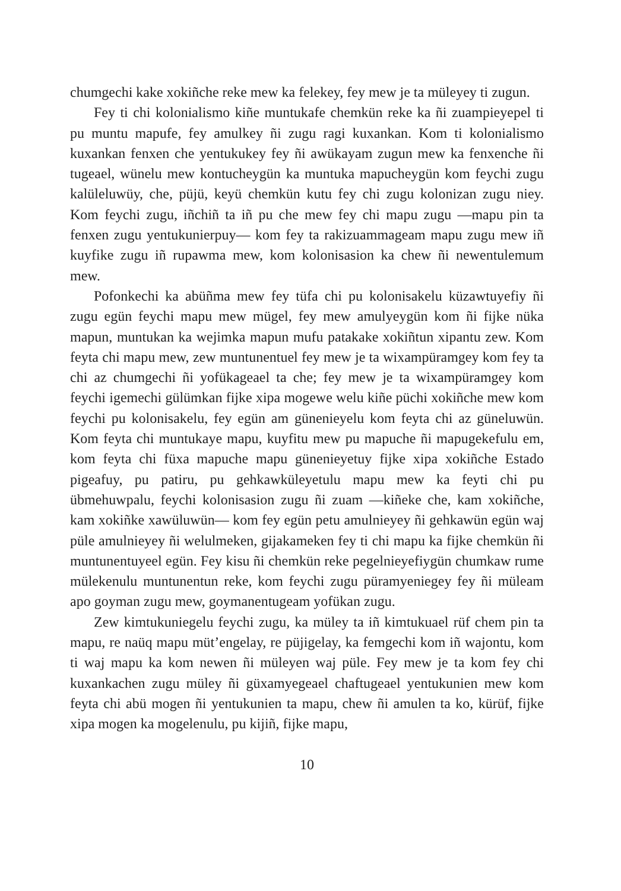chumgechi kake xokiñche reke mew ka felekey, fey mew je ta müleyey ti zugun.
Fey ti chi kolonialismo kiñe muntukafe chemkün reke ka ñi zuampieyepel ti pu muntu mapufe, fey amulkey ñi zugu ragi kuxankan. Kom ti kolonialismo kuxankan fenxen che yentukukey fey ñi awükayam zugun mew ka fenxenche ñi tugeael, wünelu mew kontucheygün ka muntuka mapucheygün kom feychi zugu kalüleluwüy, che, püjü, keyü chemkün kutu fey chi zugu kolonizan zugu niey. Kom feychi zugu, iñchiñ ta iñ pu che mew fey chi mapu zugu —mapu pin ta fenxen zugu yentukunierpuy— kom fey ta rakizuammageam mapu zugu mew iñ kuyfike zugu iñ rupawma mew, kom kolonisasion ka chew ñi newentulemum mew.
Pofonkechi ka abüñma mew fey tüfa chi pu kolonisakelu küzawtuyefiy ñi zugu egün feychi mapu mew mügel, fey mew amulyeygün kom ñi fijke nüka mapun, muntukan ka wejimka mapun mufu patakake xokiñtun xipantu zew. Kom feyta chi mapu mew, zew muntunentuel fey mew je ta wixampüramgey kom fey ta chi az chumgechi ñi yofükageael ta che; fey mew je ta wixampüramgey kom feychi igemechi gülümkan fijke xipa mogewe welu kiñe püchi xokiñche mew kom feychi pu kolonisakelu, fey egün am günenieyelu kom feyta chi az güneluwün. Kom feyta chi muntukaye mapu, kuyfitu mew pu mapuche ñi mapugekefulu em, kom feyta chi füxa mapuche mapu günenieyetuy fijke xipa xokiñche Estado pigeafuy, pu patiru, pu gehkawküleyetulu mapu mew ka feyti chi pu übmehuwpalu, feychi kolonisasion zugu ñi zuam —kiñeke che, kam xokiñche, kam xokiñke xawüluwün— kom fey egün petu amulnieyey ñi gehkawün egün waj püle amulnieyey ñi welulmeken, gijakameken fey ti chi mapu ka fijke chemkün ñi muntunentuyeel egün. Fey kisu ñi chemkün reke pegelnieyefiygün chumkaw rume mülekenulu muntunentun reke, kom feychi zugu püramyeniegey fey ñi müleam apo goyman zugu mew, goymanentugeam yofükan zugu.
Zew kimtukuniegelu feychi zugu, ka müley ta iñ kimtukuael rüf chem pin ta mapu, re naüq mapu müt’engelay, re püjigelay, ka femgechi kom iñ wajontu, kom ti waj mapu ka kom newen ñi müleyen waj püle. Fey mew je ta kom fey chi kuxankachen zugu müley ñi güxamyegeael chaftugeael yentukunien mew kom feyta chi abü mogen ñi yentukunien ta mapu, chew ñi amulen ta ko, kürüf, fijke xipa mogen ka mogelenulu, pu kijiñ, fijke mapu,
10